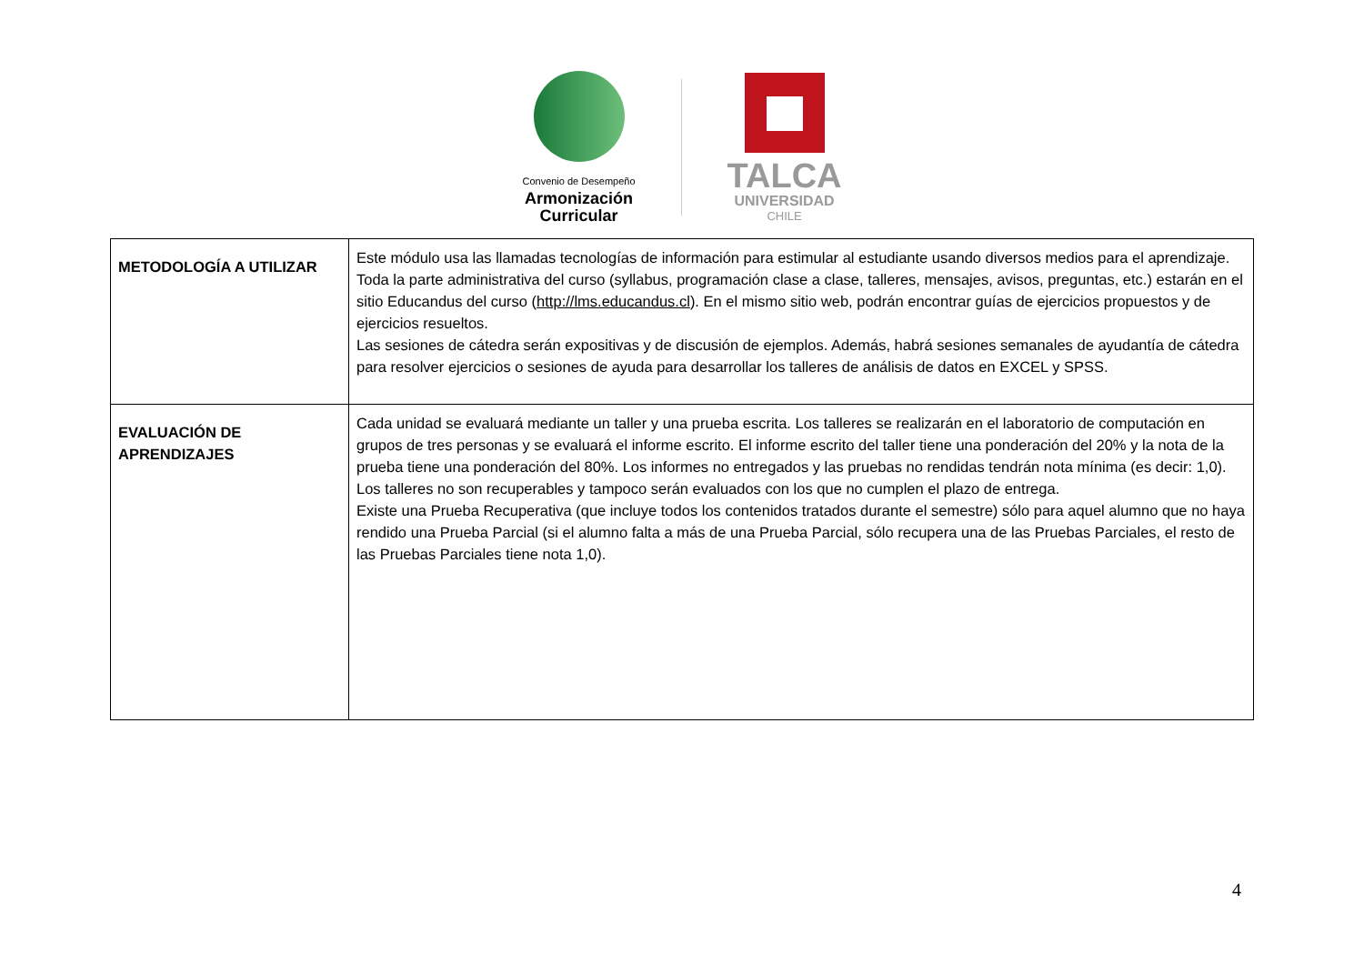Convenio de Desempeño
Armonización
Curricular
TALCA
UNIVERSIDAD
CHILE
| METODOLOGÍA A UTILIZAR | Este módulo usa las llamadas tecnologías de información para estimular al estudiante usando diversos medios para el aprendizaje. Toda la parte administrativa del curso (syllabus, programación clase a clase, talleres, mensajes, avisos, preguntas, etc.) estarán en el sitio Educandus del curso ( http://lms.educandus.cl ). En el mismo sitio web, podrán encontrar guías de ejercicios propuestos y de ejercicios resueltos. Las sesiones de cátedra serán expositivas y de discusión de ejemplos. Además, habrá sesiones semanales de ayudantía de cátedra para resolver ejercicios o sesiones de ayuda para desarrollar los talleres de análisis de datos en EXCEL y SPSS. |
| EVALUACIÓN DE APRENDIZAJES | Cada unidad se evaluará mediante un taller y una prueba escrita. Los talleres se realizarán en el laboratorio de computación en grupos de tres personas y se evaluará el informe escrito. El informe escrito del taller tiene una ponderación del 20% y la nota de la prueba tiene una ponderación del 80%. Los informes no entregados y las pruebas no rendidas tendrán nota mínima (es decir: 1,0). Los talleres no son recuperables y tampoco serán evaluados con los que no cumplen el plazo de entrega. Existe una Prueba Recuperativa (que incluye todos los contenidos tratados durante el semestre) sólo para aquel alumno que no haya rendido una Prueba Parcial (si el alumno falta a más de una Prueba Parcial, sólo recupera una de las Pruebas Parciales, el resto de las Pruebas Parciales tiene nota 1,0). |
4